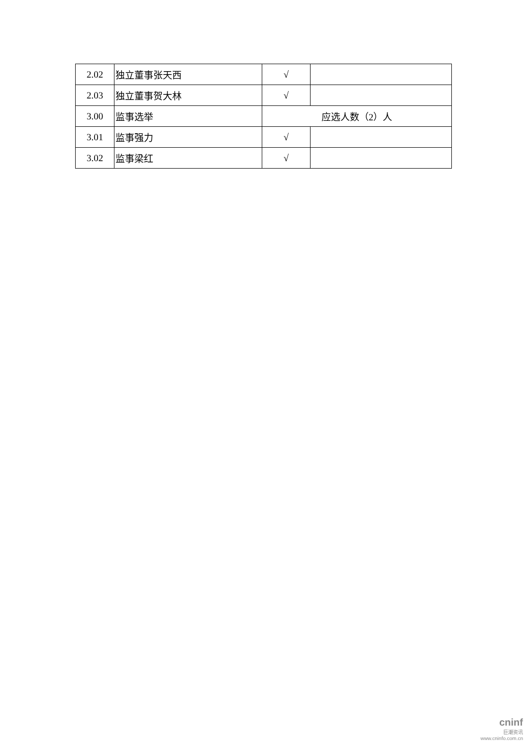| 2.02 | 独立董事张天西 | √ | |
| 2.03 | 独立董事贺大林 | √ | |
| 3.00 | 监事选举 | 应选人数（2）人 | |
| 3.01 | 监事强力 | √ | |
| 3.02 | 监事梁红 | √ | |
cninf
巨潮资讯
www.cninfo.com.cn